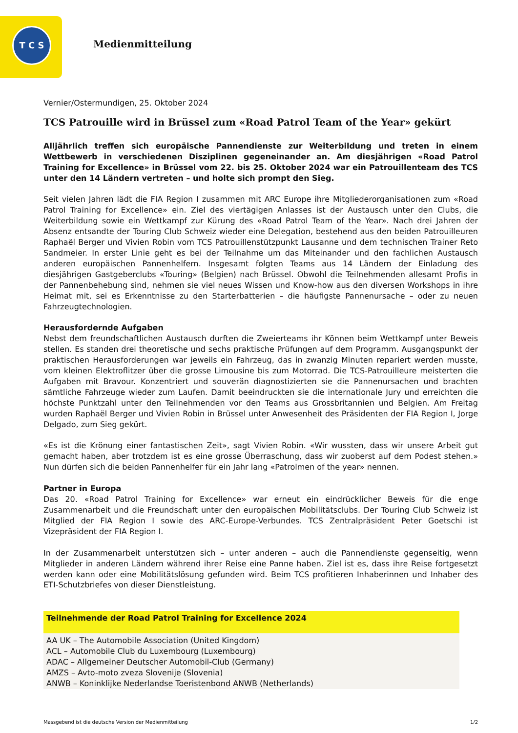T C S
Medienmitteilung
Vernier/Ostermundigen, 25. Oktober 2024
TCS Patrouille wird in Brüssel zum «Road Patrol Team of the Year» gekürt
Alljährlich treffen sich europäische Pannendienste zur Weiterbildung und treten in einem Wettbewerb in verschiedenen Disziplinen gegeneinander an. Am diesjährigen «Road Patrol Training for Excellence» in Brüssel vom 22. bis 25. Oktober 2024 war ein Patrouillenteam des TCS unter den 14 Ländern vertreten – und holte sich prompt den Sieg.
Seit vielen Jahren lädt die FIA Region I zusammen mit ARC Europe ihre Mitgliederorganisationen zum «Road Patrol Training for Excellence» ein. Ziel des viertägigen Anlasses ist der Austausch unter den Clubs, die Weiterbildung sowie ein Wettkampf zur Kürung des «Road Patrol Team of the Year». Nach drei Jahren der Absenz entsandte der Touring Club Schweiz wieder eine Delegation, bestehend aus den beiden Patrouilleuren Raphaël Berger und Vivien Robin vom TCS Patrouillenstützpunkt Lausanne und dem technischen Trainer Reto Sandmeier. In erster Linie geht es bei der Teilnahme um das Miteinander und den fachlichen Austausch anderen europäischen Pannenhelfern. Insgesamt folgten Teams aus 14 Ländern der Einladung des diesjährigen Gastgeberclubs «Touring» (Belgien) nach Brüssel. Obwohl die Teilnehmenden allesamt Profis in der Pannenbehebung sind, nehmen sie viel neues Wissen und Know-how aus den diversen Workshops in ihre Heimat mit, sei es Erkenntnisse zu den Starterbatterien – die häufigste Pannenursache – oder zu neuen Fahrzeugtechnologien.
Herausfordernde Aufgaben
Nebst dem freundschaftlichen Austausch durften die Zweierteams ihr Können beim Wettkampf unter Beweis stellen. Es standen drei theoretische und sechs praktische Prüfungen auf dem Programm. Ausgangspunkt der praktischen Herausforderungen war jeweils ein Fahrzeug, das in zwanzig Minuten repariert werden musste, vom kleinen Elektroflitzer über die grosse Limousine bis zum Motorrad. Die TCS-Patrouilleure meisterten die Aufgaben mit Bravour. Konzentriert und souverän diagnostizierten sie die Pannenursachen und brachten sämtliche Fahrzeuge wieder zum Laufen. Damit beeindruckten sie die internationale Jury und erreichten die höchste Punktzahl unter den Teilnehmenden vor den Teams aus Grossbritannien und Belgien. Am Freitag wurden Raphaël Berger und Vivien Robin in Brüssel unter Anwesenheit des Präsidenten der FIA Region I, Jorge Delgado, zum Sieg gekürt.
«Es ist die Krönung einer fantastischen Zeit», sagt Vivien Robin. «Wir wussten, dass wir unsere Arbeit gut gemacht haben, aber trotzdem ist es eine grosse Überraschung, dass wir zuoberst auf dem Podest stehen.» Nun dürfen sich die beiden Pannenhelfer für ein Jahr lang «Patrolmen of the year» nennen.
Partner in Europa
Das 20. «Road Patrol Training for Excellence» war erneut ein eindrücklicher Beweis für die enge Zusammenarbeit und die Freundschaft unter den europäischen Mobilitätsclubs. Der Touring Club Schweiz ist Mitglied der FIA Region I sowie des ARC-Europe-Verbundes. TCS Zentralpräsident Peter Goetschi ist Vizepräsident der FIA Region I.
In der Zusammenarbeit unterstützen sich – unter anderen – auch die Pannendienste gegenseitig, wenn Mitglieder in anderen Ländern während ihrer Reise eine Panne haben. Ziel ist es, dass ihre Reise fortgesetzt werden kann oder eine Mobilitätslösung gefunden wird. Beim TCS profitieren Inhaberinnen und Inhaber des ETI-Schutzbriefes von dieser Dienstleistung.
| Teilnehmende der Road Patrol Training for Excellence 2024 |
| --- |
| AA UK – The Automobile Association (United Kingdom) |
| ACL – Automobile Club du Luxembourg (Luxembourg) |
| ADAC – Allgemeiner Deutscher Automobil-Club (Germany) |
| AMZS – Avto-moto zveza Slovenije (Slovenia) |
| ANWB – Koninklijke Nederlandse Toeristenbond ANWB (Netherlands) |
Massgebend ist die deutsche Version der Medienmitteilung 1/2